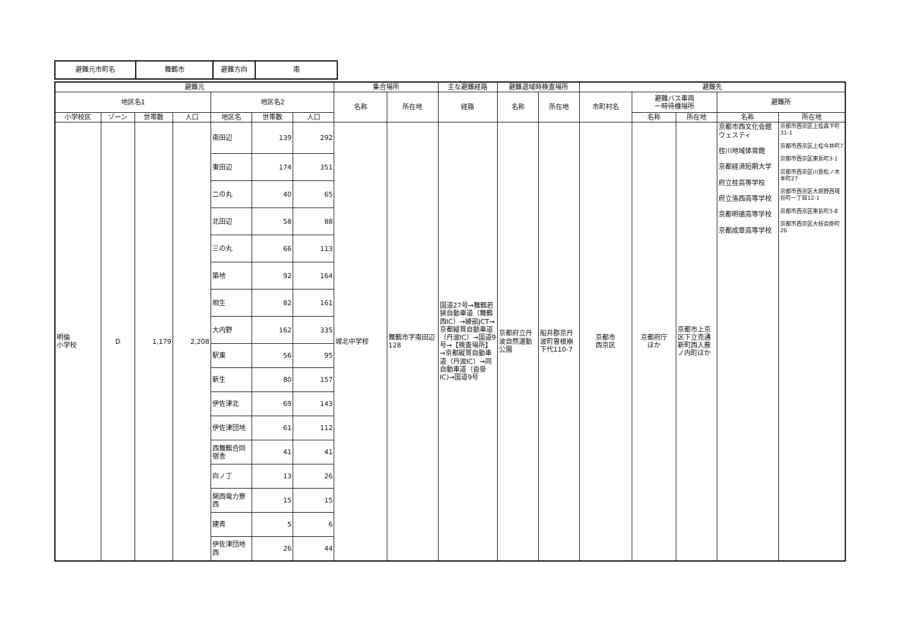| 避難元市町名 | 舞鶴市 | 避難方向 | 南 |
| 避難元 | | | | | | | 集合場所 | | 主な避難経路 | 避難退域時検査場所 | | 避難先 | | | | |
| --- | --- | --- | --- | --- | --- | --- | --- | --- | --- | --- | --- | --- | --- | --- | --- | --- |
| 地区名1 | | | | 地区名2 | | | 名称 | 所在地 | 経路 | 名称 | 所在地 | 市町村名 | 避難バス車両 一時待機場所 | | 避難所 | |
| 小学校区 | ゾーン | 世帯数 | 人口 | 地区名 | 世帯数 | 人口 | | | | | | | 名称 | 所在地 | 名称 | 所在地 |
| 明倫 小学校 | D | 1,179 | 2,208 | 南田辺 | 139 | 292 | 城北中学校 | 舞鶴市字南田辺128 | 国道27号→舞鶴若狭自動車道（舞鶴西IC）→綾部JCT→京都縦貫自動車道（丹波IC）→国道9号→【検査場所】→京都縦貫自動車道（丹波IC）→同自動車道（沓掛IC)→国道9号 | 京都府立丹波自然運動公園 | 船井郡京丹波町曽根崩下代110-7 | 京都市 西京区 | 京都府庁 ほか | 京都市上京区下立売通新町西入薮ノ内町ほか | 京都市西文化会館ウェスティ 桂川地域体育館 京都経済短期大学 府立桂高等学校 府立洛西高等学校 京都明徳高等学校 京都成章高等学校 | 京都市西京区上桂森下町31-1 京都市西京区上桂今井町7 京都市西京区東長町3-1 京都市西京区川島松ノ木本町27 京都市西京区大原野西境谷町一丁目12-1 京都市西京区東長町3-8 京都市西京区大枝沓掛町26 |
| | | | | 東田辺 | 174 | 351 | | | | | | | | | | |
| | | | | 二の丸 | 40 | 65 | | | | | | | | | | |
| | | | | 北田辺 | 58 | 88 | | | | | | | | | | |
| | | | | 三の丸 | 66 | 113 | | | | | | | | | | |
| | | | | 築地 | 92 | 164 | | | | | | | | | | |
| | | | | 相生 | 82 | 161 | | | | | | | | | | |
| | | | | 大内野 | 162 | 335 | | | | | | | | | | |
| | | | | 駅東 | 56 | 95 | | | | | | | | | | |
| | | | | 新生 | 80 | 157 | | | | | | | | | | |
| | | | | 伊佐津北 | 69 | 143 | | | | | | | | | | |
| | | | | 伊佐津団地 | 61 | 112 | | | | | | | | | | |
| | | | | 西舞鶴合同宿舎 | 41 | 41 | | | | | | | | | | |
| | | | | 向ノ丁 | 13 | 26 | | | | | | | | | | |
| | | | | 関西電力寮西 | 15 | 15 | | | | | | | | | | |
| | | | | 建青 | 5 | 6 | | | | | | | | | | |
| | | | | 伊佐津団地西 | 26 | 44 | | | | | | | | | | |